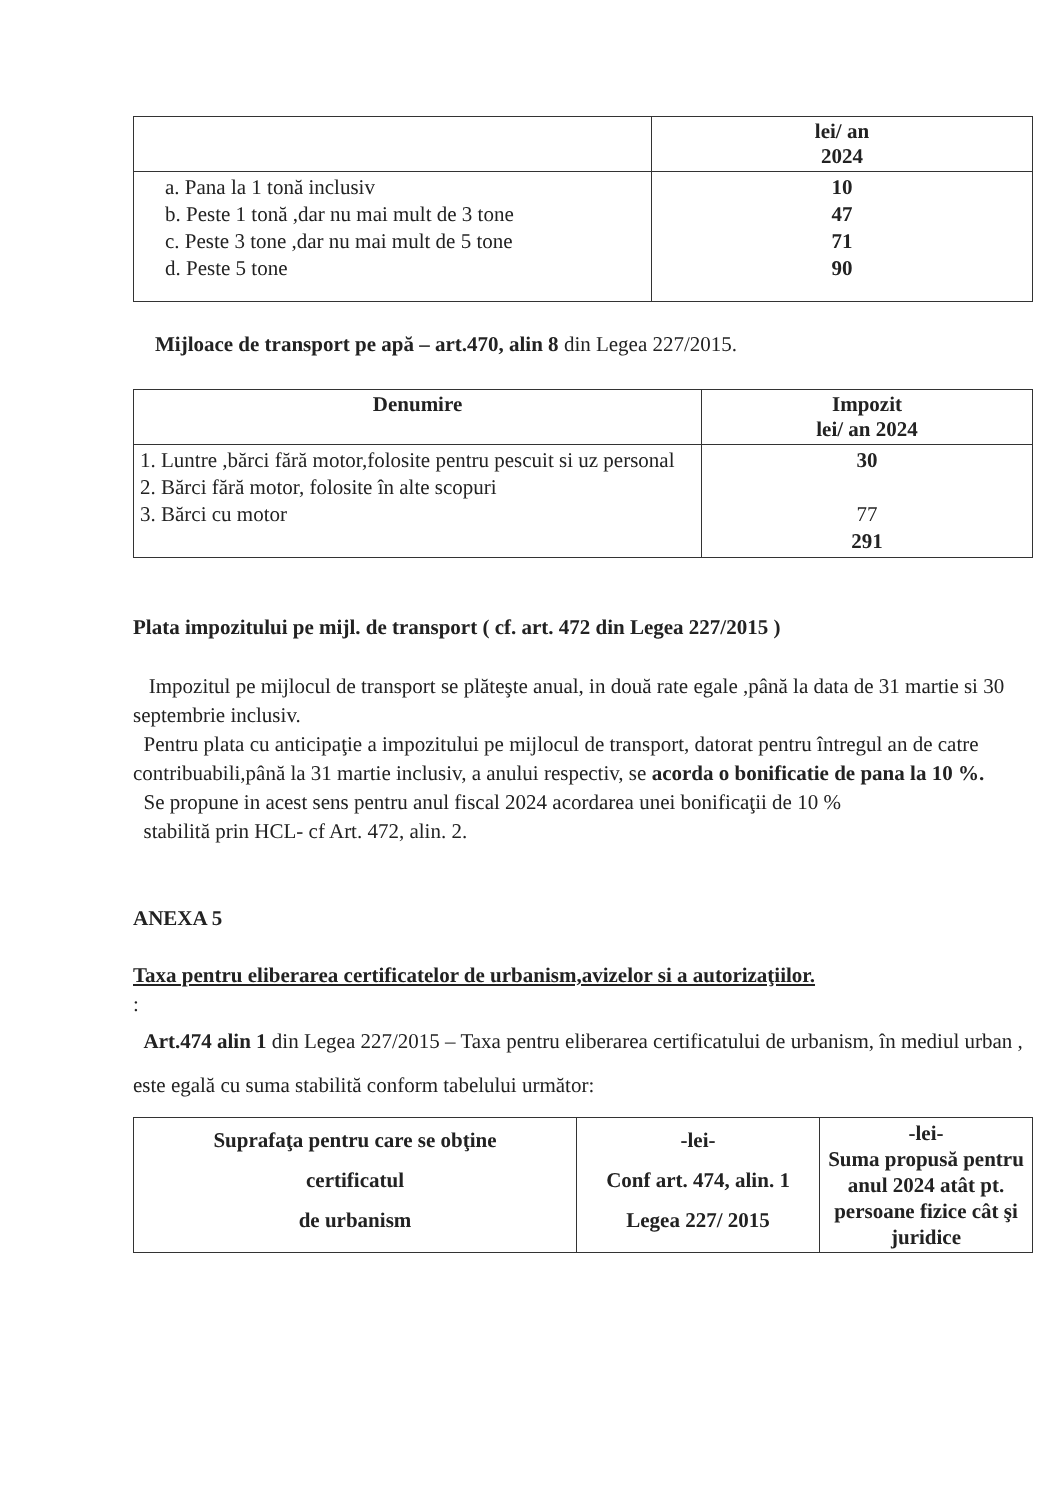| | lei/ an 2024 |
| --- | --- |
| a. Pana la 1 tonă inclusiv b. Peste 1 tonă ,dar nu mai mult de 3 tone c. Peste 3 tone ,dar nu mai mult de 5 tone d. Peste 5 tone | 10 47 71 90 |
Mijloace de transport pe apă – art.470, alin 8 din Legea 227/2015.
| Denumire | Impozit lei/ an 2024 |
| --- | --- |
| 1. Luntre ,bărci fără motor,folosite pentru pescuit si uz personal 2. Bărci fără motor, folosite în alte scopuri 3. Bărci cu motor | 30 77 291 |
Plata impozitului pe mijl. de transport ( cf. art. 472 din Legea 227/2015 )
Impozitul pe mijlocul de transport se plăteşte anual, in două rate egale ,până la data de 31 martie si 30 septembrie inclusiv.
Pentru plata cu anticipaţie a impozitului pe mijlocul de transport, datorat pentru întregul an de catre contribuabili,până la 31 martie inclusiv, a anului respectiv, se acorda o bonificatie de pana la 10 %.
Se propune in acest sens pentru anul fiscal 2024 acordarea unei bonificaţii de 10 %
stabilită prin HCL- cf Art. 472, alin. 2.
ANEXA 5
Taxa pentru eliberarea certificatelor de urbanism,avizelor si a autorizaţiilor.
:
Art.474 alin 1 din Legea 227/2015 – Taxa pentru eliberarea certificatului de urbanism, în mediul urban , este egală cu suma stabilită conform tabelului următor:
| Suprafaţa pentru care se obţine certificatul de urbanism | -lei- Conf art. 474, alin. 1 Legea 227/ 2015 | -lei- Suma propusă pentru anul 2024 atât pt. persoane fizice cât şi juridice |
| --- | --- | --- |